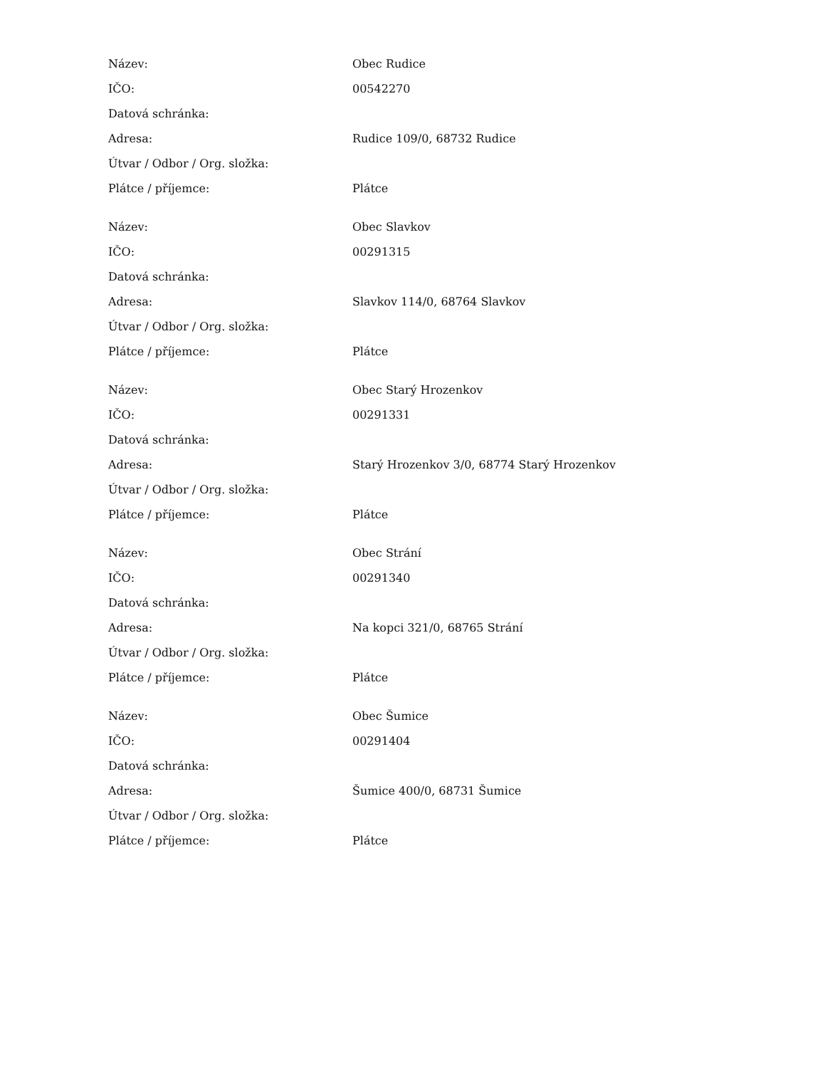| Název: | Obec Rudice |
| IČO: | 00542270 |
| Datová schránka: | |
| Adresa: | Rudice 109/0, 68732 Rudice |
| Útvar / Odbor / Org. složka: | |
| Plátce / příjemce: | Plátce |
| Název: | Obec Slavkov |
| IČO: | 00291315 |
| Datová schránka: | |
| Adresa: | Slavkov 114/0, 68764 Slavkov |
| Útvar / Odbor / Org. složka: | |
| Plátce / příjemce: | Plátce |
| Název: | Obec Starý Hrozenkov |
| IČO: | 00291331 |
| Datová schránka: | |
| Adresa: | Starý Hrozenkov 3/0, 68774 Starý Hrozenkov |
| Útvar / Odbor / Org. složka: | |
| Plátce / příjemce: | Plátce |
| Název: | Obec Strání |
| IČO: | 00291340 |
| Datová schránka: | |
| Adresa: | Na kopci 321/0, 68765 Strání |
| Útvar / Odbor / Org. složka: | |
| Plátce / příjemce: | Plátce |
| Název: | Obec Šumice |
| IČO: | 00291404 |
| Datová schránka: | |
| Adresa: | Šumice 400/0, 68731 Šumice |
| Útvar / Odbor / Org. složka: | |
| Plátce / příjemce: | Plátce |